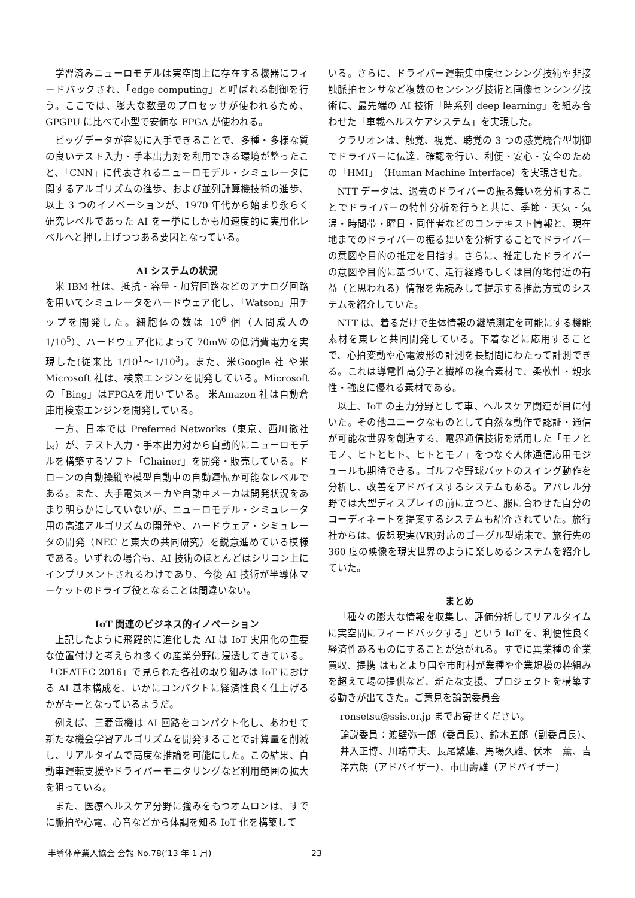学習済みニューロモデルは実空間上に存在する機器にフィードバックされ、「edge computing」と呼ばれる制御を行う。ここでは、膨大な数量のプロセッサが使われるため、GPGPU に比べて小型で安価な FPGA が使われる。
ビッグデータが容易に入手できることで、多種・多様な質の良いテスト入力・手本出力対を利用できる環境が整ったこと、「CNN」に代表されるニューロモデル・シミュレータに関するアルゴリズムの進歩、および並列計算機技術の進歩、以上 3 つのイノベーションが、1970 年代から始まり永らく研究レベルであった AI を一挙にしかも加速度的に実用化レベルへと押し上げつつある要因となっている。
AI システムの状況
米 IBM 社は、抵抗・容量・加算回路などのアナログ回路を用いてシミュレータをハードウェア化し、「Watson」用チップを開発した。細胞体の数は 10<sup>6</sup> 個（人間成人の 1/10<sup>5</sup>）、ハードウェア化によって 70mW の低消費電力を実現した(従来比 1/10<sup>1</sup>～1/10<sup>3</sup>)。また、米Google 社 や米Microsoft 社は、検索エンジンを開発している。Microsoft の「Bing」はFPGAを用いている。 米Amazon 社は自動倉庫用検索エンジンを開発している。
一方、日本では Preferred Networks（東京、西川徹社長）が、テスト入力・手本出力対から自動的にニューロモデルを構築するソフト「Chainer」を開発・販売している。ドローンの自動操縦や模型自動車の自動運転か可能なレベルである。また、大手電気メーカや自動車メーカは開発状況をあまり明らかにしていないが、ニューロモデル・シミュレータ用の高速アルゴリズムの開発や、ハードウェア・シミュレータの開発（NEC と東大の共同研究）を鋭意進めている模様である。いずれの場合も、AI 技術のほとんどはシリコン上にインプリメントされるわけであり、今後 AI 技術が半導体マーケットのドライブ役となることは間違いない。
IoT 関連のビジネス的イノベーション
上記したように飛躍的に進化した AI は IoT 実用化の重要な位置付けと考えられ多くの産業分野に浸透してきている。「CEATEC 2016」で見られた各社の取り組みは IoT における AI 基本構成を、いかにコンパクトに経済性良く仕上げるかがキーとなっているようだ。
例えば、三菱電機は AI 回路をコンパクト化し、あわせて新たな機会学習アルゴリズムを開発することで計算量を削減し、リアルタイムで高度な推論を可能にした。この結果、自動車運転支援やドライバーモニタリングなど利用範囲の拡大を狙っている。
また、医療ヘルスケア分野に強みをもつオムロンは、すでに脈拍や心電、心音などから体調を知る IoT 化を構築して
いる。さらに、ドライバー運転集中度センシング技術や非接触脈拍センサなど複数のセンシング技術と画像センシング技術に、最先端の AI 技術「時系列 deep learning」を組み合わせた「車載ヘルスケアシステム」を実現した。
クラリオンは、触覚、視覚、聴覚の 3 つの感覚統合型制御でドライバーに伝達、確認を行い、利便・安心・安全のための「HMI」（Human Machine Interface）を実現させた。
NTT データは、過去のドライバーの振る舞いを分析することでドライバーの特性分析を行うと共に、季節・天気・気温・時間帯・曜日・同伴者などのコンテキスト情報と、現在地までのドライバーの振る舞いを分析することでドライバーの意図や目的の推定を目指す。さらに、推定したドライバーの意図や目的に基づいて、走行経路もしくは目的地付近の有益（と思われる）情報を先読みして提示する推薦方式のシステムを紹介していた。
NTT は、着るだけで生体情報の継続測定を可能にする機能素材を東レと共同開発している。下着などに応用することで、心拍変動や心電波形の計測を長期間にわたって計測できる。これは導電性高分子と繊維の複合素材で、柔軟性・親水性・強度に優れる素材である。
以上、IoT の主力分野として車、ヘルスケア関連が目に付いた。その他ユニークなものとして自然な動作で認証・通信が可能な世界を創造する、電界通信技術を活用した「モノとモノ、ヒトとヒト、ヒトとモノ」をつなぐ人体通信応用モジュールも期待できる。ゴルフや野球バットのスイング動作を分析し、改善をアドバイスするシステムもある。アパレル分野では大型ディスプレイの前に立つと、服に合わせた自分のコーディネートを提案するシステムも紹介されていた。旅行社からは、仮想現実(VR)対応のゴーグル型端末で、旅行先の 360 度の映像を現実世界のように楽しめるシステムを紹介していた。
まとめ
「種々の膨大な情報を収集し、評価分析してリアルタイムに実空間にフィードバックする」という IoT を、利便性良く経済性あるものにすることが急がれる。すでに異業種の企業買収、提携 はもとより国や市町村が業種や企業規模の枠組みを超えて場の提供など、新たな支援、プロジェクトを構築する動きが出てきた。ご意見を論説委員会
ronsetsu@ssis.or.jp までお寄せください。
論説委員：渡壁弥一郎（委員長）、鈴木五郎（副委員長）、井入正博、川端章夫、長尾繁雄、馬場久雄、伏木　薫、吉澤六朗（アドバイザー）、市山壽雄（アドバイザー）
半導体産業人協会 会報 No.78(‘13 年 1 月) 23